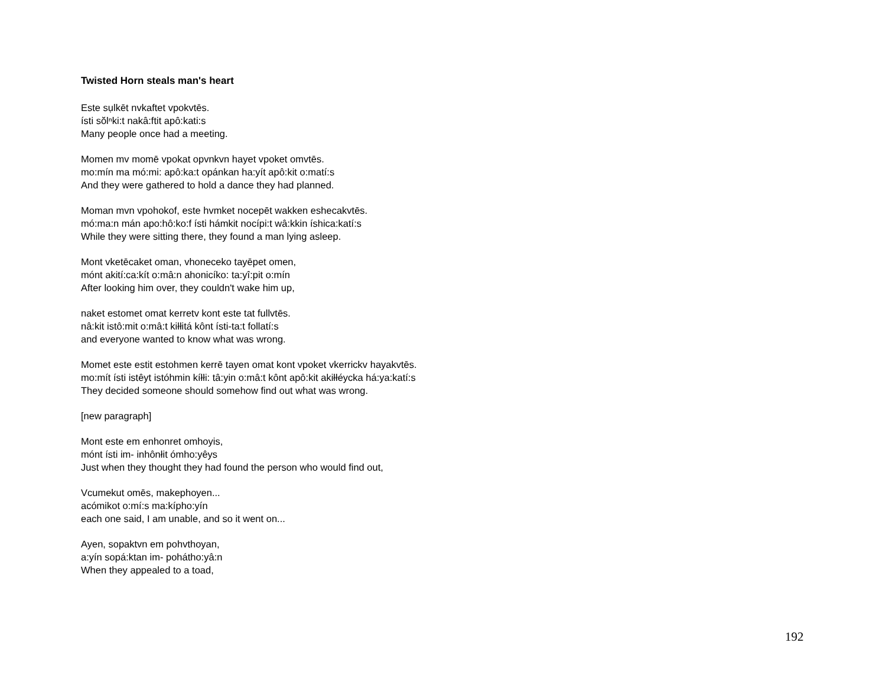Twisted Horn steals man's heart
Este sụlkēt nvkaftet vpokvtēs.
ísti sŏlⁿki:t nakâ:ftit apô:kati:s
Many people once had a meeting.
Momen mv momē vpokat opvnkvn hayet vpoket omvtēs.
mo:mín ma mó:mi: apô:ka:t opánkan ha:yít apô:kit o:matí:s
And they were gathered to hold a dance they had planned.
Moman mvn vpohokof, este hvmket nocepēt wakken eshecakvtēs.
mó:ma:n mán apo:hô:ko:f ísti hámkit nocípi:t wâ:kkin íshica:katí:s
While they were sitting there, they found a man lying asleep.
Mont vketēcaket oman, vhoneceko tayēpet omen,
mónt akití:ca:kít o:mâ:n ahonicíko: ta:yî:pit o:mín
After looking him over, they couldn't wake him up,
naket estomet omat kerretv kont este tat fullvtēs.
nâ:kit istô:mit o:mâ:t kiłłitá kônt ísti-ta:t follatí:s
and everyone wanted to know what was wrong.
Momet este estit estohmen kerrē tayen omat kont vpoket vkerrickv hayakvtēs.
mo:mít ísti istêyt istóhmin kíłłi: tâ:yin o:mâ:t kônt apô:kit akiłłéycka há:ya:katí:s
They decided someone should somehow find out what was wrong.
[new paragraph]
Mont este em enhonret omhoyis,
mónt ísti im- inhônłit ómho:yêys
Just when they thought they had found the person who would find out,
Vcumekut omēs, makephoyen...
acómikot o:mí:s ma:kípho:yín
each one said, I am unable, and so it went on...
Ayen, sopaktvn em pohvthoyan,
a:yín sopá:ktan im- pohátho:yâ:n
When they appealed to a toad,
192